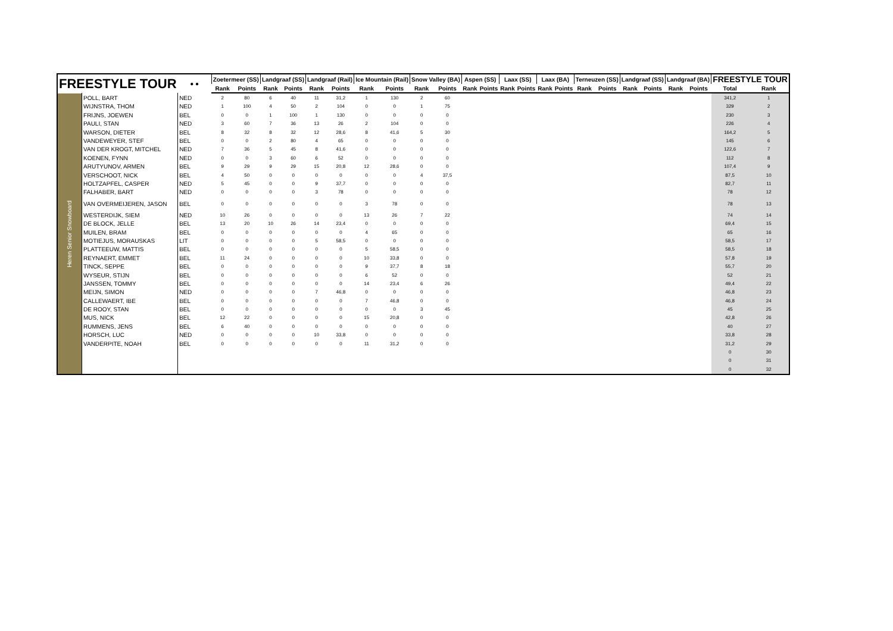| FREESTYLE TOUR | | ● ● | Zoetermeer (SS) | | Landgraaf (SS) | | Landgraaf (Rail) | | Ice Mountain (Rail) | | Snow Valley (BA) | | Aspen (SS) | | Laax (SS) | | Laax (BA) | | Terneuzen (SS) | | Landgraaf (SS) | | Landgraaf (BA) | | FREESTYLE TOUR | |
| --- | --- | --- | --- | --- | --- | --- | --- | --- | --- | --- | --- | --- | --- | --- | --- | --- | --- | --- | --- | --- | --- | --- | --- | --- | --- | --- |
| | | | Rank | Points | Rank | Points | Rank | Points | Rank | Points | Rank | Points | Rank | Points | Rank | Points | Rank | Points | Rank | Points | Rank | Points | Rank | Points | Total | Rank |
| Heren Senior Snowboard | POLL, BART | NED | 2 | 80 | 6 | 40 | 11 | 31,2 | 1 | 130 | 2 | 60 | | | | | | | | | | | | | 341,2 | 1 |
| | WIJNSTRA, THOM | NED | 1 | 100 | 4 | 50 | 2 | 104 | 0 | 0 | 1 | 75 | | | | | | | | | | | | | 329 | 2 |
| | FRIJNS, JOEWEN | BEL | 0 | 0 | 1 | 100 | 1 | 130 | 0 | 0 | 0 | 0 | | | | | | | | | | | | | 230 | 3 |
| | PAULI, STAN | NED | 3 | 60 | 7 | 36 | 13 | 26 | 2 | 104 | 0 | 0 | | | | | | | | | | | | | 226 | 4 |
| | WARSON, DIETER | BEL | 8 | 32 | 8 | 32 | 12 | 28,6 | 8 | 41,6 | 5 | 30 | | | | | | | | | | | | | 164,2 | 5 |
| | VANDEWEYER, STEF | BEL | 0 | 0 | 2 | 80 | 4 | 65 | 0 | 0 | 0 | 0 | | | | | | | | | | | | | 145 | 6 |
| | VAN DER KROGT, MITCHEL | NED | 7 | 36 | 5 | 45 | 8 | 41,6 | 0 | 0 | 0 | 0 | | | | | | | | | | | | | 122,6 | 7 |
| | KOENEN, FYNN | NED | 0 | 0 | 3 | 60 | 6 | 52 | 0 | 0 | 0 | 0 | | | | | | | | | | | | | 112 | 8 |
| | ARUTYUNOV, ARMEN | BEL | 9 | 29 | 9 | 29 | 15 | 20,8 | 12 | 28,6 | 0 | 0 | | | | | | | | | | | | | 107,4 | 9 |
| | VERSCHOOT, NICK | BEL | 4 | 50 | 0 | 0 | 0 | 0 | 0 | 0 | 4 | 37,5 | | | | | | | | | | | | | 87,5 | 10 |
| | HOLTZAPFEL, CASPER | NED | 5 | 45 | 0 | 0 | 9 | 37,7 | 0 | 0 | 0 | 0 | | | | | | | | | | | | | 82,7 | 11 |
| | FALHABER, BART | NED | 0 | 0 | 0 | 0 | 3 | 78 | 0 | 0 | 0 | 0 | | | | | | | | | | | | | 78 | 12 |
| | VAN OVERMEIJEREN, JASON | BEL | 0 | 0 | 0 | 0 | 0 | 0 | 3 | 78 | 0 | 0 | | | | | | | | | | | | | 78 | 13 |
| | WESTERDIJK, SIEM | NED | 10 | 26 | 0 | 0 | 0 | 0 | 13 | 26 | 7 | 22 | | | | | | | | | | | | | 74 | 14 |
| | DE BLOCK, JELLE | BEL | 13 | 20 | 10 | 26 | 14 | 23,4 | 0 | 0 | 0 | 0 | | | | | | | | | | | | | 69,4 | 15 |
| | MUILEN, BRAM | BEL | 0 | 0 | 0 | 0 | 0 | 0 | 4 | 65 | 0 | 0 | | | | | | | | | | | | | 65 | 16 |
| | MOTIEJUS, MORAUSKAS | LIT | 0 | 0 | 0 | 0 | 5 | 58,5 | 0 | 0 | 0 | 0 | | | | | | | | | | | | | 58,5 | 17 |
| | PLATTEEUW, MATTIS | BEL | 0 | 0 | 0 | 0 | 0 | 0 | 5 | 58,5 | 0 | 0 | | | | | | | | | | | | | 58,5 | 18 |
| | REYNAERT, EMMET | BEL | 11 | 24 | 0 | 0 | 0 | 0 | 10 | 33,8 | 0 | 0 | | | | | | | | | | | | | 57,8 | 19 |
| | TINCK, SEPPE | BEL | 0 | 0 | 0 | 0 | 0 | 0 | 9 | 37,7 | 8 | 18 | | | | | | | | | | | | | 55,7 | 20 |
| | WYSEUR, STIJN | BEL | 0 | 0 | 0 | 0 | 0 | 0 | 6 | 52 | 0 | 0 | | | | | | | | | | | | | 52 | 21 |
| | JANSSEN, TOMMY | BEL | 0 | 0 | 0 | 0 | 0 | 0 | 14 | 23,4 | 6 | 26 | | | | | | | | | | | | | 49,4 | 22 |
| | MEIJN, SIMON | NED | 0 | 0 | 0 | 0 | 7 | 46,8 | 0 | 0 | 0 | 0 | | | | | | | | | | | | | 46,8 | 23 |
| | CALLEWAERT, IBE | BEL | 0 | 0 | 0 | 0 | 0 | 0 | 7 | 46,8 | 0 | 0 | | | | | | | | | | | | | 46,8 | 24 |
| | DE ROOY, STAN | BEL | 0 | 0 | 0 | 0 | 0 | 0 | 0 | 0 | 3 | 45 | | | | | | | | | | | | | 45 | 25 |
| | MUS, NICK | BEL | 12 | 22 | 0 | 0 | 0 | 0 | 15 | 20,8 | 0 | 0 | | | | | | | | | | | | | 42,8 | 26 |
| | RUMMENS, JENS | BEL | 6 | 40 | 0 | 0 | 0 | 0 | 0 | 0 | 0 | 0 | | | | | | | | | | | | | 40 | 27 |
| | HORSCH, LUC | NED | 0 | 0 | 0 | 0 | 10 | 33,8 | 0 | 0 | 0 | 0 | | | | | | | | | | | | | 33,8 | 28 |
| | VANDERPITE, NOAH | BEL | 0 | 0 | 0 | 0 | 0 | 0 | 11 | 31,2 | 0 | 0 | | | | | | | | | | | | | 31,2 | 29 |
| | | | | | | | | | | | | | | | | | | | | | | | | | 0 | 30 |
| | | | | | | | | | | | | | | | | | | | | | | | | | 0 | 31 |
| | | | | | | | | | | | | | | | | | | | | | | | | | 0 | 32 |